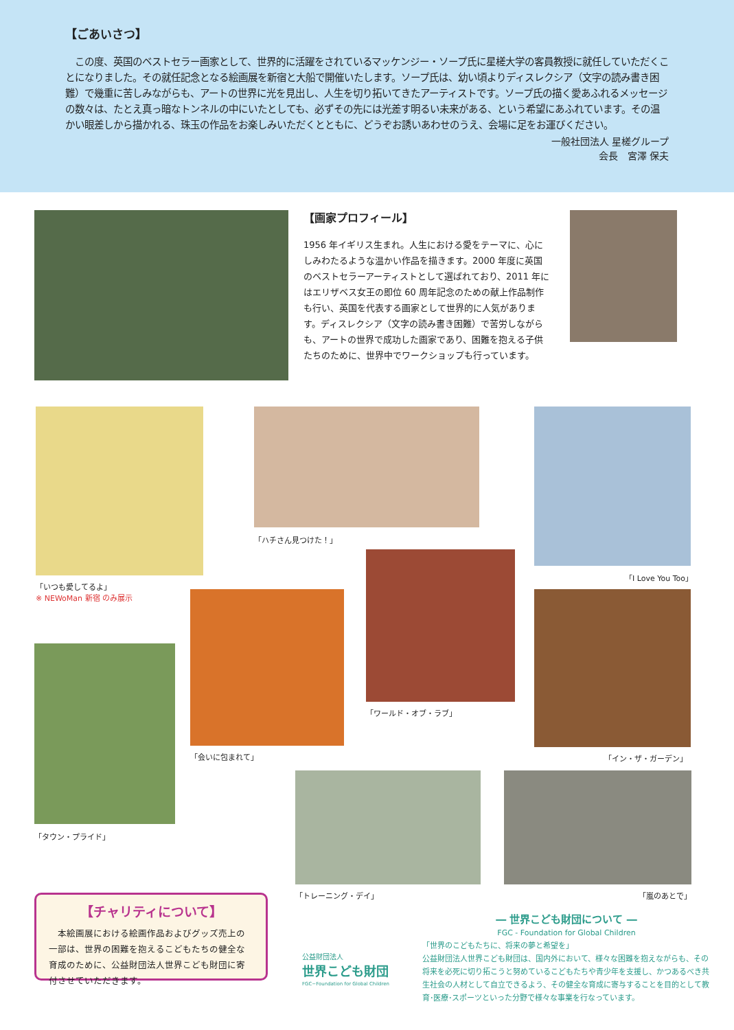【ごあいさつ】
　この度、英国のベストセラー画家として、世界的に活躍をされているマッケンジー・ソープ氏に星槎大学の客員教授に就任していただくことになりました。その就任記念となる絵画展を新宿と大船で開催いたします。ソープ氏は、幼い頃よりディスレクシア（文字の読み書き困難）で幾重に苦しみながらも、アートの世界に光を見出し、人生を切り拓いてきたアーティストです。ソープ氏の描く愛あふれるメッセージの数々は、たとえ真っ暗なトンネルの中にいたとしても、必ずその先には光差す明るい未来がある、という希望にあふれています。その温かい眼差しから描かれる、珠玉の作品をお楽しみいただくとともに、どうぞお誘いあわせのうえ、会場に足をお運びください。
一般社団法人 星槎グループ
会長　宮澤 保夫
【画家プロフィール】
1956 年イギリス生まれ。人生における愛をテーマに、心にしみわたるような温かい作品を描きます。2000 年度に英国のベストセラーアーティストとして選ばれており、2011 年にはエリザベス女王の即位 60 周年記念のための献上作品制作も行い、英国を代表する画家として世界的に人気があります。ディスレクシア（文字の読み書き困難）で苦労しながらも、アートの世界で成功した画家であり、困難を抱える子供たちのために、世界中でワークショップも行っています。
「いつも愛してるよ」
※ NEWoMan 新宿 のみ展示
「ハチさん見つけた！」
「I Love You Too」
「ワールド・オブ・ラブ」
「会いに包まれて」 「イン・ザ・ガーデン」
「タウン・プライド」
「トレーニング・デイ」 「嵐のあとで」
【チャリティについて】
　本絵画展における絵画作品およびグッズ売上の一部は、世界の困難を抱えるこどもたちの健全な育成のために、公益財団法人世界こども財団に寄付させていただきます。
公益財団法人
世界こども財団
FGC−Foundation for Global Children
― 世界こども財団について ―
FGC - Foundation for Global Children
「世界のこどもたちに、将来の夢と希望を」
公益財団法人世界こども財団は、国内外において、様々な困難を抱えながらも、その将来を必死に切り拓こうと努めているこどもたちや青少年を支援し、かつあるべき共生社会の人材として自立できるよう、その健全な育成に寄与することを目的として教育･医療･スポーツといった分野で様々な事業を行なっています。